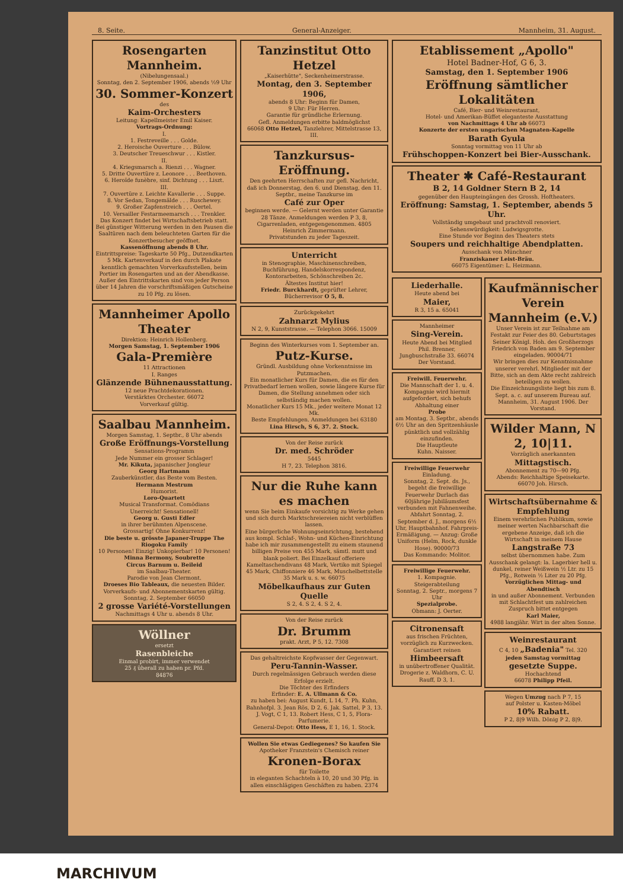8. Seite. General-Anzeiger. Mannheim, 31. August.
Rosengarten Mannheim.
(Nibelungensaal.)
Sonntag, den 2. September 1906, abends ½9 Uhr
30. Sommer-Konzert
des
Kaim-Orchesters
Leitung: Kapellmeister Emil Kaiser.
Vortrags-Ordnung:
I.
1. Festreveille . . . Golde.
2. Heroische Ouverture . . . Bülow.
3. Deutscher Treueschwur . . . Kistler.
II.
4. Kriegsmarsch a. Rienzi . . . Wagner.
5. Dritte Ouvertüre z. Leonore . . . Beethoven.
6. Heroïde funèbre, sinf. Dichtung . . . Liszt.
III.
7. Ouvertüre z. Leichte Kavallerie . . . Suppe.
8. Vor Sedan, Tongemälde . . . Ruschewey.
9. Großer Zapfenstreich . . . Oertel.
10. Versailler Festarmeemarsch . . . Trenkler.
Das Konzert findet bei Wirtschaftsbetrieb statt. Bei günstiger Witterung werden in den Pausen die Saaltüren nach dem beleuchteten Garten für die Konzertbesucher geöffnet.
Kassenöffnung abends 8 Uhr.
Eintrittspreise: Tageskarte 50 Pfg., Dutzendkarten 5 Mk. Kartenverkauf in den durch Plakate kenntlich gemachten Vorverkaufsstellen, beim Portier im Rosengarten und an der Abendkasse.
Außer den Eintrittskarten sind von jeder Person über 14 Jahren die vorschriftsmäßigen Gutscheine zu 10 Pfg. zu lösen.
Mannheimer Apollo Theater
Direktion: Heinrich Hollenberg.
Morgen Samstag, 1. September 1906
Gala-Première
11 Attractionen
I. Ranges
Glänzende Bühnenausstattung.
12 neue Prachtdekorationen.
Verstärktes Orchester. 66072
Vorverkauf gültig.
Saalbau Mannheim.
Morgen Samstag, 1. Septbr., 8 Uhr abends
Große Eröffnungs-Vorstellung
Sensations-Programm
Jede Nummer ein grosser Schlager!
Mr. Kikuta, japanischer Jongleur
Georg Hartmann
Zauberkünstler, das Beste vom Besten.
Hermann Mestrum
Humorist.
Loro-Quartett
Musical Transformat. Comödians
Unerreicht! Sensationell!
Georg u. Gusti Edler
in ihrer berühmten Alpenscene.
Grossartig! Ohne Konkurrenz!
Die beste u. grösste Japaner-Truppe The Riogoku Family
10 Personen! Einzig! Unkopierbar! 10 Personen!
Minna Bermony, Soubrette
Circus Barnum u. Beileid
im Saalbau-Theater.
Parodie von Jean Clermont.
Droeses Bio Tableaux, die neuesten Bilder.
Vorverkaufs- und Abonnementskarten gültig.
Sonntag, 2. September 66050
2 grosse Variété-Vorstellungen
Nachmittags 4 Uhr u. abends 8 Uhr.
Wöllner
ersetzt
Rasenbleiche
Einmal probirt, immer verwendet
25 ₰ überall zu haben pr. Pfd.
84876
Tanzinstitut Otto Hetzel
„Kaiserhütte", Seckenheimerstrasse.
Montag, den 3. September 1906,
abends 8 Uhr: Beginn für Damen,
9 Uhr: Für Herren.
Garantie für gründliche Erlernung.
Gefl. Anmeldungen erbitte baldmöglichst
66068 Otto Hetzel, Tanzlehrer, Mittelstrasse 13, III.
Tanzkursus-Eröffnung.
Den geehrten Herrschaften zur gefl. Nachricht, daß ich Donnerstag, den 6. und Dienstag, den 11. Septbr., meine Tanzkurse im
Café zur Oper
beginnen werde. — Gelernt werden unter Garantie 28 Tänze. Anmeldungen werden P 3, 8, Cigarrenladen, entgegengenommen. 4805
Heinrich Zimmermann.
Privatstunden zu jeder Tageszeit.
Unterricht
in Stenographie, Maschinenschreiben, Buchführung, Handelskorrespondenz, Kontorarbeiten, Schönschreiben 2c.
Ältestes Institut hier!
Friedr. Burckhardt, geprüfter Lehrer, Bücherrevisor O 5, 8.
Zurückgekehrt
Zahnarzt Mylius
N 2, 9, Kunststrasse. — Telephon 3066. 15009
Beginn des Winterkurses vom 1. September an.
Putz-Kurse.
Gründl. Ausbildung ohne Vorkenntnisse im Putzmachen.
Ein monatlicher Kurs für Damen, die es für den Privatbedarf lernen wollen, sowie längere Kurse für Damen, die Stellung annehmen oder sich selbständig machen wollen.
Monatlicher Kurs 15 Mk., jeder weitere Monat 12 Mk.
Beste Empfehlungen. Anmeldungen bei 63180
Lina Hirsch, S 6, 37. 2. Stock.
Von der Reise zurück
Dr. med. Schröder
5445
H 7, 23. Telephon 3816.
Nur die Ruhe kann es machen
wenn Sie beim Einkaufe vorsichtig zu Werke gehen und sich durch Marktschreiereien nicht verblüffen lassen.
Eine bürgerliche Wohnungseinrichtung, bestehend aus kompl. Schlaf-, Wohn- und Küchen-Einrichtung habe ich mir zusammengestellt zu einem staunend billigen Preise von 455 Mark, sämtl. mutt und blank poliert. Bei Einzelkauf offeriere Kameltaschendivans 48 Mark, Vertiko mit Spiegel 45 Mark, Chiffonniere 46 Mark, Muschelbettstelle 35 Mark u. s. w. 66075
Möbelkaufhaus zur Guten Quelle
S 2, 4. S 2, 4. S 2, 4.
Von der Reise zurück
Dr. Brumm
prakt. Arzt, P 5, 12. 7308
Das gehaltreichste Kopfwasser der Gegenwart.
Peru-Tannin-Wasser.
Durch regelmässigen Gebrauch werden diese Erfolge erzielt.
Die Töchter des Erfinders
Erfinder: E. A. Ullmann & Co.
zu haben bei: August Kundt, L 14, 7. Ph. Kuhn, Bahnhofpl. 3. Jean Rös, D 2, 6. Jak. Sattel, P 3, 13. J. Vogt, C 1, 13. Robert Hess, C 1, 5, Flora-Parfumerie.
General-Depot: Otto Hess, E 1, 16, 1. Stock.
Wollen Sie etwas Gediegenes? So kaufen Sie
Apotheker Franzstein's Chemisch reiner
Kronen-Borax
für Toilette
in eleganten Schachteln à 10, 20 und 30 Pfg. in allen einschlägigen Geschäften zu haben. 2374
Etablissement „Apollo"
Hotel Badner-Hof, G 6, 3.
Samstag, den 1. September 1906
Eröffnung sämtlicher Lokalitäten
Café, Bier- und Weinrestaurant,
Hotel- und Amerikan-Büffet eleganteste Ausstattung
von Nachmittags 4 Uhr ab 66073
Konzerte der ersten ungarischen Magnaten-Kapelle
Barath Gyula
Sonntag vormittag von 11 Uhr ab
Frühschoppen-Konzert bei Bier-Ausschank.
Theater ✱ Café-Restaurant
B 2, 14 Goldner Stern B 2, 14
gegenüber den Haupteingängen des Grossh. Hoftheaters.
Eröffnung: Samstag, 1. September, abends 5 Uhr.
Vollständig umgebaut und prachtvoll renoviert.
Sehenswürdigkeit: Ludwigsgrotte.
Eine Stunde vor Beginn des Theaters stets
Soupers und reichhaltige Abendplatten.
Ausschank von Münchner
Franziskaner Leist-Bräu.
66075 Eigentümer: L. Heizmann.
Liederhalle.
Heute abend bei
Maier,
R 3, 15 a. 65041
Mannheimer
Sing-Verein.
Heute Abend bei Mitglied Phil. Brenner, Jungbuschstraße 33. 66074
Der Vorstand.
Freiwill. Feuerwehr.
Die Mannschaft der 1. u. 4. Kompagnie wird hiermit aufgefordert, sich behufs Abhaltung einer
Probe
am Montag, 3. Septbr., abends 6½ Uhr an den Spritzenhäusle pünktlich und vollzählig einzufinden.
Die Hauptleute
Kuhn. Naisser.
Freiwillige Feuerwehr
Einladung.
Sonntag, 2. Sept. ds. Js., begeht die freiwillige Feuerwehr Durlach das 60jährige Jubiläumsfest verbunden mit Fahnenweihe.
Abfahrt Sonntag, 2. September d. J., morgens 6½ Uhr, Hauptbahnhof. Fahrpreis-Ermäßigung. — Anzug: Große Uniform (Helm, Rock, dunkle Hose). 90000/73
Das Kommando: Molitor.
Freiwillige Feuerwehr.
1. Kompagnie.
Steigerabteilung
Sonntag, 2. Septr., morgens 7 Uhr
Spezialprobe.
Obmann: J. Oerter.
Citronensaft
aus frischen Früchten, vorzüglich zu Kurzwecken.
Garantiert reinen
Himbeersaft
in unübertroffener Qualität.
Drogerie z. Waldhorn, C. U. Rauff, D 3, 1.
Kaufmännischer Verein Mannheim (e.V.)
Unser Verein ist zur Teilnahme am Festakt zur Feier des 80. Geburtstages Seiner Königl. Hoh. des Großherzogs Friedrich von Baden am 9. September eingeladen. 90004/71
Wir bringen dies zur Kenntnisnahme unserer verehrl. Mitglieder mit der Bitte, sich an dem Akte recht zahlreich beteiligen zu wollen.
Die Einzeichnungsliste liegt bis zum 8. Sept. a. c. auf unserem Bureau auf.
Mannheim, 31. August 1906. Der Vorstand.
Wilder Mann, N 2, 10|11.
Vorzüglich anerkannten
Mittagstisch.
Abonnement zu 70—90 Pfg.
Abends: Reichhaltige Speisekarte.
66070 Joh. Hirsch.
Wirtschaftsübernahme & Empfehlung
Einem verehrlichen Publikum, sowie meiner werten Nachbarschaft die ergebene Anzeige, daß ich die Wirtschaft in meinem Hause
Langstraße 73
selbst übernommen habe. Zum Ausschank gelangt: la. Lagerbier hell u. dunkel, reiner Weißwein ½ Ltr. zu 15 Pfg., Rotwein ½ Liter zu 20 Pfg.
Vorzüglichen Mittag- und Abendtisch
in und außer Abonnement. Verbunden mit Schlachtfest um zahlreichen Zuspruch bittet entgegen
Karl Maier,
4988 langjähr. Wirt in der alten Sonne.
Weinrestaurant
C 4, 10 „Badenia" Tel. 320
jeden Samstag vormittag
gesetzte Suppe.
Hochachtend
66078 Philipp Pfeil.
Wegen Umzug nach P 7, 15
auf Polster u. Kasten-Möbel
10% Rabatt.
P 2, 8|9 Wilh. Dönig P 2, 8|9.
MARCHIVUM